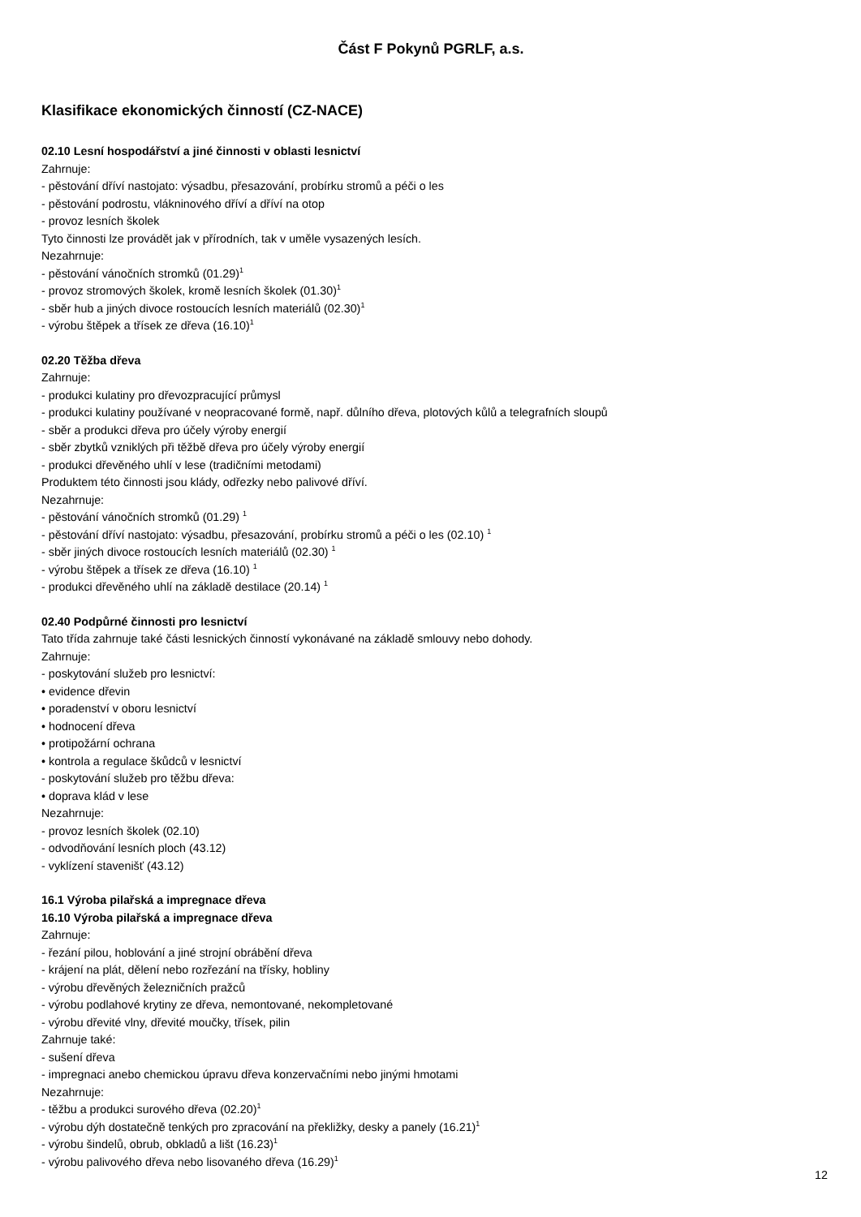Část F Pokynů PGRLF, a.s.
Klasifikace ekonomických činností (CZ-NACE)
02.10 Lesní hospodářství a jiné činnosti v oblasti lesnictví
Zahrnuje:
- pěstování dříví nastojato: výsadbu, přesazování, probírku stromů a péči o les
- pěstování podrostu, vlákninového dříví a dříví na otop
- provoz lesních školek
Tyto činnosti lze provádět jak v přírodních, tak v uměle vysazených lesích.
Nezahrnuje:
- pěstování vánočních stromků (01.29)<sup>1</sup>
- provoz stromových školek, kromě lesních školek (01.30)<sup>1</sup>
- sběr hub a jiných divoce rostoucích lesních materiálů (02.30)<sup>1</sup>
- výrobu štěpek a třísek ze dřeva (16.10)<sup>1</sup>
02.20 Těžba dřeva
Zahrnuje:
- produkci kulatiny pro dřevozpracující průmysl
- produkci kulatiny používané v neopracované formě, např. důlního dřeva, plotových kůlů a telegrafních sloupů
- sběr a produkci dřeva pro účely výroby energií
- sběr zbytků vzniklých při těžbě dřeva pro účely výroby energií
- produkci dřevěného uhlí v lese (tradičními metodami)
Produktem této činnosti jsou klády, odřezky nebo palivové dříví.
Nezahrnuje:
- pěstování vánočních stromků (01.29) <sup>1</sup>
- pěstování dříví nastojato: výsadbu, přesazování, probírku stromů a péči o les (02.10) <sup>1</sup>
- sběr jiných divoce rostoucích lesních materiálů (02.30) <sup>1</sup>
- výrobu štěpek a třísek ze dřeva (16.10) <sup>1</sup>
- produkci dřevěného uhlí na základě destilace (20.14) <sup>1</sup>
02.40 Podpůrné činnosti pro lesnictví
Tato třída zahrnuje také části lesnických činností vykonávané na základě smlouvy nebo dohody.
Zahrnuje:
- poskytování služeb pro lesnictví:
• evidence dřevin
• poradenství v oboru lesnictví
• hodnocení dřeva
• protipožární ochrana
• kontrola a regulace škůdců v lesnictví
- poskytování služeb pro těžbu dřeva:
• doprava klád v lese
Nezahrnuje:
- provoz lesních školek (02.10)
- odvodňování lesních ploch (43.12)
- vyklízení stavenišť (43.12)
16.1 Výroba pilařská a impregnace dřeva
16.10 Výroba pilařská a impregnace dřeva
Zahrnuje:
- řezání pilou, hoblování a jiné strojní obrábění dřeva
- krájení na plát, dělení nebo rozřezání na třísky, hobliny
- výrobu dřevěných železničních pražců
- výrobu podlahové krytiny ze dřeva, nemontované, nekompletované
- výrobu dřevité vlny, dřevité moučky, třísek, pilin
Zahrnuje také:
- sušení dřeva
- impregnaci anebo chemickou úpravu dřeva konzervačními nebo jinými hmotami
Nezahrnuje:
- těžbu a produkci surového dřeva (02.20)<sup>1</sup>
- výrobu dýh dostatečně tenkých pro zpracování na překližky, desky a panely (16.21)<sup>1</sup>
- výrobu šindelů, obrub, obkladů a lišt (16.23)<sup>1</sup>
- výrobu palivového dřeva nebo lisovaného dřeva (16.29)<sup>1</sup>
12